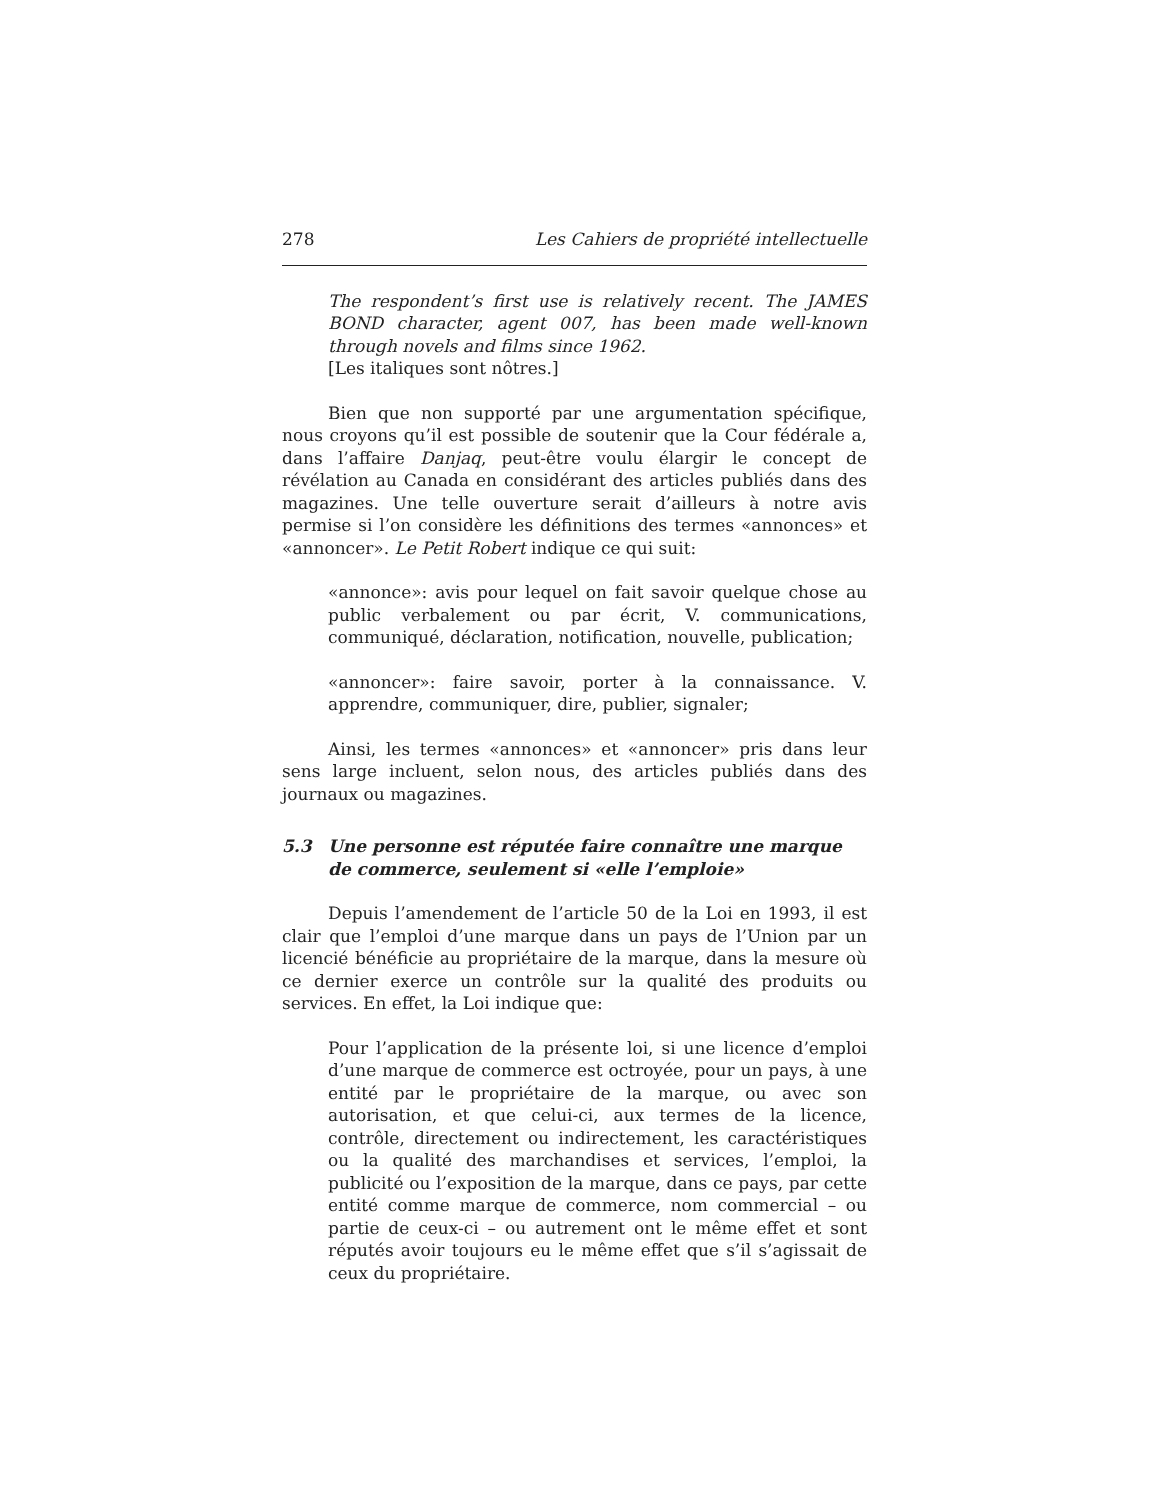278 Les Cahiers de propriété intellectuelle
The respondent’s first use is relatively recent. The JAMES BOND character, agent 007, has been made well-known through novels and films since 1962.
[Les italiques sont nôtres.]
Bien que non supporté par une argumentation spécifique, nous croyons qu’il est possible de soutenir que la Cour fédérale a, dans l’affaire Danjaq, peut-être voulu élargir le concept de révélation au Canada en considérant des articles publiés dans des magazines. Une telle ouverture serait d’ailleurs à notre avis permise si l’on considère les définitions des termes «annonces» et «annoncer». Le Petit Robert indique ce qui suit:
«annonce»: avis pour lequel on fait savoir quelque chose au public verbalement ou par écrit, V. communications, communiqué, déclaration, notification, nouvelle, publication;
«annoncer»: faire savoir, porter à la connaissance. V. apprendre, communiquer, dire, publier, signaler;
Ainsi, les termes «annonces» et «annoncer» pris dans leur sens large incluent, selon nous, des articles publiés dans des journaux ou magazines.
5.3 Une personne est réputée faire connaître une marque de commerce, seulement si «elle l’emploie»
Depuis l’amendement de l’article 50 de la Loi en 1993, il est clair que l’emploi d’une marque dans un pays de l’Union par un licencié bénéficie au propriétaire de la marque, dans la mesure où ce dernier exerce un contrôle sur la qualité des produits ou services. En effet, la Loi indique que:
Pour l’application de la présente loi, si une licence d’emploi d’une marque de commerce est octroyée, pour un pays, à une entité par le propriétaire de la marque, ou avec son autorisation, et que celui-ci, aux termes de la licence, contrôle, directement ou indirectement, les caractéristiques ou la qualité des marchandises et services, l’emploi, la publicité ou l’exposition de la marque, dans ce pays, par cette entité comme marque de commerce, nom commercial – ou partie de ceux-ci – ou autrement ont le même effet et sont réputés avoir toujours eu le même effet que s’il s’agissait de ceux du propriétaire.